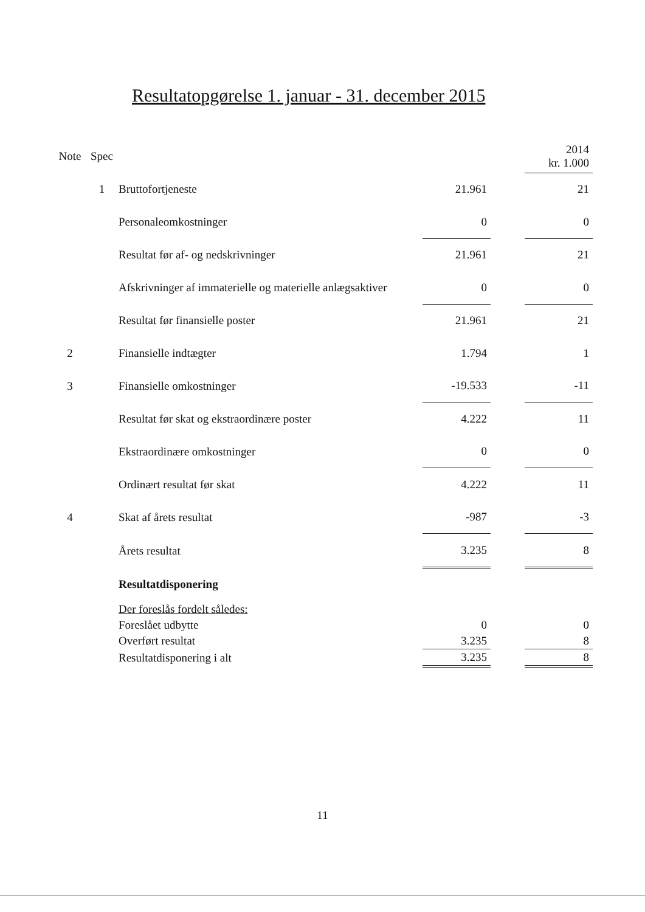Resultatopgørelse 1. januar - 31. december 2015
| Note | Spec | | | | 2014 kr. 1.000 |
| --- | --- | --- | --- | --- | --- |
| | 1 | Bruttofortjeneste | 21.961 | | 21 |
| | | Personaleomkostninger | 0 | | 0 |
| | | Resultat før af- og nedskrivninger | 21.961 | | 21 |
| | | Afskrivninger af immaterielle og materielle anlægsaktiver | 0 | | 0 |
| | | Resultat før finansielle poster | 21.961 | | 21 |
| 2 | | Finansielle indtægter | 1.794 | | 1 |
| 3 | | Finansielle omkostninger | -19.533 | | -11 |
| | | Resultat før skat og ekstraordinære poster | 4.222 | | 11 |
| | | Ekstraordinære omkostninger | 0 | | 0 |
| | | Ordinært resultat før skat | 4.222 | | 11 |
| 4 | | Skat af årets resultat | -987 | | -3 |
| | | Årets resultat | 3.235 | | 8 |
| | | Resultatdisponering | | | |
| | | Der foreslås fordelt således: | | | |
| | | Foreslået udbytte | 0 | | 0 |
| | | Overført resultat | 3.235 | | 8 |
| | | Resultatdisponering i alt | 3.235 | | 8 |
11